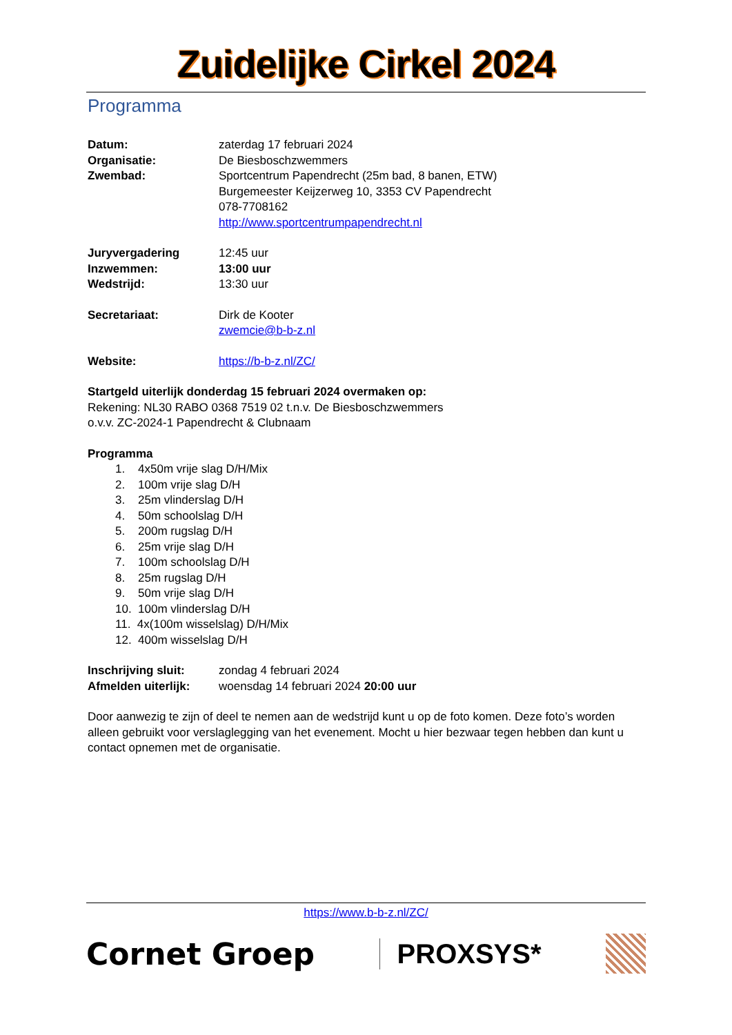Zuidelijke Cirkel 2024
Programma
Datum: zaterdag 17 februari 2024
Organisatie: De Biesboschzwemmers
Zwembad: Sportcentrum Papendrecht (25m bad, 8 banen, ETW)
Burgemeester Keijzerweg 10, 3353 CV Papendrecht
078-7708162
http://www.sportcentrumpapendrecht.nl
Juryvergadering 12:45 uur
Inzwemmen: 13:00 uur
Wedstrijd: 13:30 uur
Secretariaat: Dirk de Kooter
zwemcie@b-b-z.nl
Website: https://b-b-z.nl/ZC/
Startgeld uiterlijk donderdag 15 februari 2024 overmaken op:
Rekening: NL30 RABO 0368 7519 02 t.n.v. De Biesboschzwemmers
o.v.v. ZC-2024-1 Papendrecht & Clubnaam
Programma
1. 4x50m vrije slag D/H/Mix
2. 100m vrije slag D/H
3. 25m vlinderslag D/H
4. 50m schoolslag D/H
5. 200m rugslag D/H
6. 25m vrije slag D/H
7. 100m schoolslag D/H
8. 25m rugslag D/H
9. 50m vrije slag D/H
10. 100m vlinderslag D/H
11. 4x(100m wisselslag) D/H/Mix
12. 400m wisselslag D/H
Inschrijving sluit:
zondag 4 februari 2024
Afmelden uiterlijk:
woensdag 14 februari 2024 20:00 uur
Door aanwezig te zijn of deel te nemen aan de wedstrijd kunt u op de foto komen. Deze foto’s worden alleen gebruikt voor verslaglegging van het evenement. Mocht u hier bezwaar tegen hebben dan kunt u contact opnemen met de organisatie.
https://www.b-b-z.nl/ZC/
Cornet Groep PROXSYS*